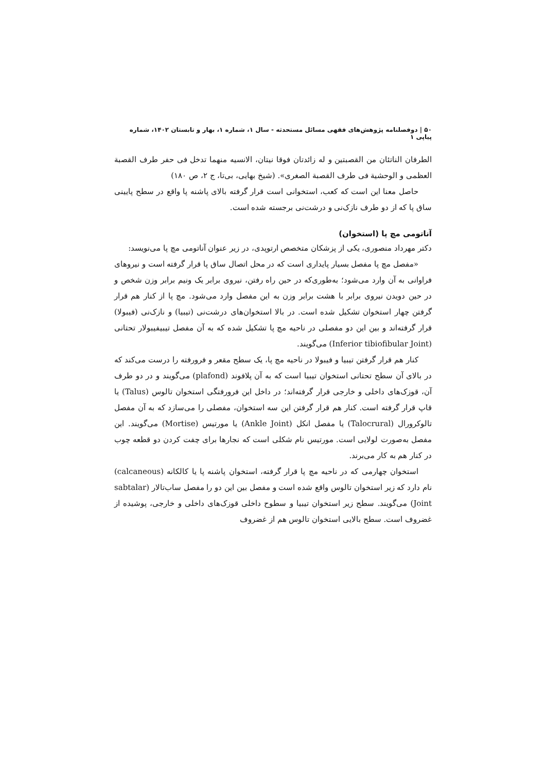۵۰ | دوفصلنامه پژوهش‌های فقهی مسائل مستحدثه - سال ۱، شماره ۱، بهار و تابستان ۱۴۰۲، شماره پیاپی ۱
الطرفان الناتئان من القصبتین و له زائدتان فوقا نیتان، الانسیه منهما تدخل فی حفر طرف القصبة العظمی و الوحشیة فی طرف القصبة الصغری». (شیخ بهایی، بی‌تا، ج ۲، ص ۱۸۰)
حاصل معنا این است که کعب، استخوانی است قرار گرفته بالای پاشنه پا واقع در سطح پایینی ساق پا که از دو طرف نازک‌نی و درشت‌نی برجسته شده است.
آناتومی مچ پا (استخوان)
دکتر مهرداد منصوری، یکی از پزشکان متخصص ارتوپدی، در زیر عنوان آناتومی مچ پا می‌نویسد:
«مفصل مچ پا مفصل بسیار پایداری است که در محل اتصال ساق پا قرار گرفته است و نیروهای فراوانی به آن وارد می‌شود؛ به‌طوری‌که در حین راه رفتن، نیروی برابر یک ونیم برابر وزن شخص و در حین دویدن نیروی برابر با هشت برابر وزن به این مفصل وارد می‌شود. مچ پا از کنار هم قرار گرفتن چهار استخوان تشکیل شده است. در بالا استخوان‌های درشت‌نی (تیبیا) و نازک‌نی (فیبولا) قرار گرفته‌اند و بین این دو مفصلی در ناحیه مچ پا تشکیل شده که به آن مفصل تیبیفیبولار تحتانی (Inferior tibiofibular Joint) می‌گویند.
کنار هم قرار گرفتن تیبیا و فیبولا در ناحیه مچ پا، یک سطح مقعر و فرورفته را درست می‌کند که در بالای آن سطح تحتانی استخوان تیبیا است که به آن پلافوند (plafond) می‌گویند و در دو طرف آن، قوزک‌های داخلی و خارجی قرار گرفته‌اند؛ در داخل این فرورفتگی استخوان تالوس (Talus) یا قاپ قرار گرفته است. کنار هم قرار گرفتن این سه استخوان، مفصلی را می‌سازد که به آن مفصل تالوکرورال (Talocrural) یا مفصل انکل (Ankle Joint) یا مورتیس (Mortise) می‌گویند. این مفصل به‌صورت لولایی است. مورتیس نام شکلی است که نجارها برای چفت کردن دو قطعه چوب در کنار هم به کار می‌برند.
استخوان چهارمی که در ناحیه مچ پا قرار گرفته، استخوان پاشنه پا یا کالکانه (calcaneous) نام دارد که زیر استخوان تالوس واقع شده است و مفصل بین این دو را مفصل ساب‌تالار (sabtalar Joint) می‌گویند. سطح زیر استخوان تیبیا و سطوح داخلی قوزک‌های داخلی و خارجی، پوشیده از غضروف است. سطح بالایی استخوان تالوس هم از غضروف